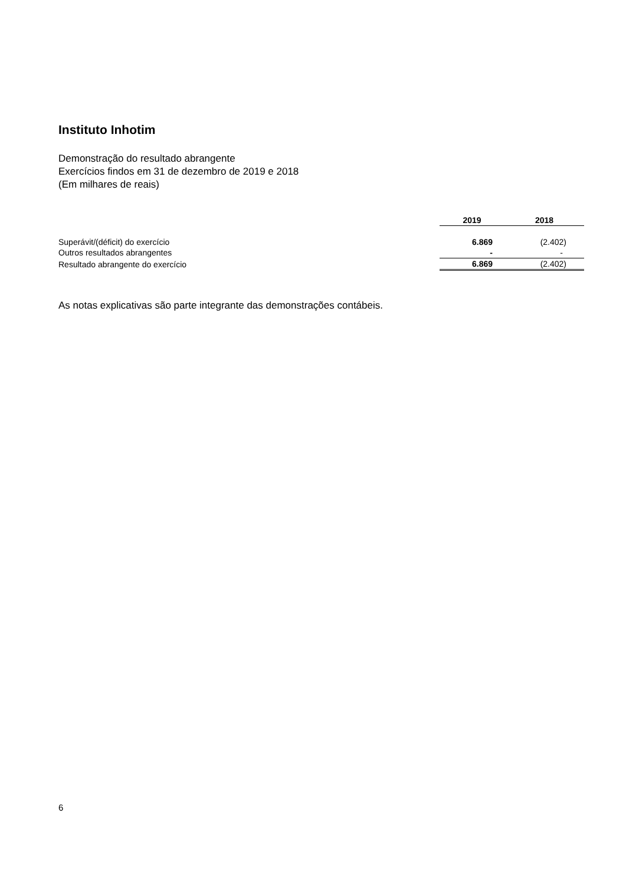Instituto Inhotim
Demonstração do resultado abrangente
Exercícios findos em 31 de dezembro de 2019 e 2018
(Em milhares de reais)
| | | 2019 | 2018 |
| Superávit/(déficit) do exercício | | 6.869 | (2.402) |
| Outros resultados abrangentes | | - | - |
| Resultado abrangente do exercício | | 6.869 | (2.402) |
As notas explicativas são parte integrante das demonstrações contábeis.
6